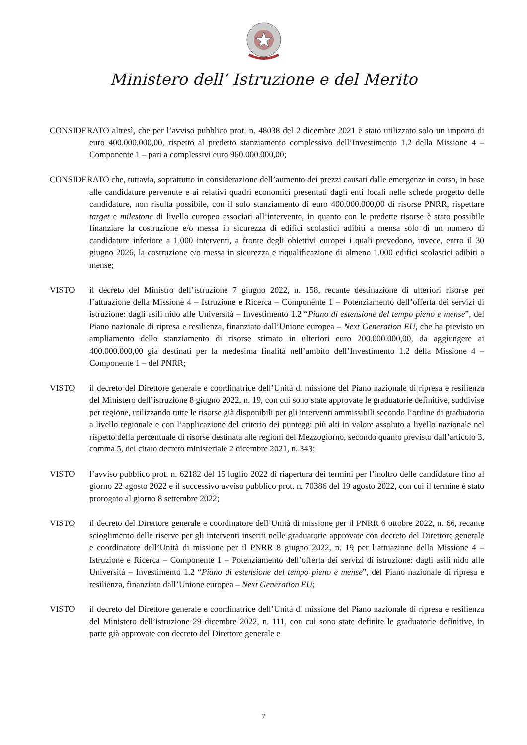Ministero dell’ Istruzione e del Merito
CONSIDERATO altresì, che per l’avviso pubblico prot. n. 48038 del 2 dicembre 2021 è stato utilizzato solo un importo di euro 400.000.000,00, rispetto al predetto stanziamento complessivo dell’Investimento 1.2 della Missione 4 – Componente 1 – pari a complessivi euro 960.000.000,00;
CONSIDERATO che, tuttavia, soprattutto in considerazione dell’aumento dei prezzi causati dalle emergenze in corso, in base alle candidature pervenute e ai relativi quadri economici presentati dagli enti locali nelle schede progetto delle candidature, non risulta possibile, con il solo stanziamento di euro 400.000.000,00 di risorse PNRR, rispettare target e milestone di livello europeo associati all’intervento, in quanto con le predette risorse è stato possibile finanziare la costruzione e/o messa in sicurezza di edifici scolastici adibiti a mensa solo di un numero di candidature inferiore a 1.000 interventi, a fronte degli obiettivi europei i quali prevedono, invece, entro il 30 giugno 2026, la costruzione e/o messa in sicurezza e riqualificazione di almeno 1.000 edifici scolastici adibiti a mense;
VISTO il decreto del Ministro dell’istruzione 7 giugno 2022, n. 158, recante destinazione di ulteriori risorse per l’attuazione della Missione 4 – Istruzione e Ricerca – Componente 1 – Potenziamento dell’offerta dei servizi di istruzione: dagli asili nido alle Università – Investimento 1.2 “Piano di estensione del tempo pieno e mense”, del Piano nazionale di ripresa e resilienza, finanziato dall’Unione europea – Next Generation EU, che ha previsto un ampliamento dello stanziamento di risorse stimato in ulteriori euro 200.000.000,00, da aggiungere ai 400.000.000,00 già destinati per la medesima finalità nell’ambito dell’Investimento 1.2 della Missione 4 – Componente 1 – del PNRR;
VISTO il decreto del Direttore generale e coordinatrice dell’Unità di missione del Piano nazionale di ripresa e resilienza del Ministero dell’istruzione 8 giugno 2022, n. 19, con cui sono state approvate le graduatorie definitive, suddivise per regione, utilizzando tutte le risorse già disponibili per gli interventi ammissibili secondo l’ordine di graduatoria a livello regionale e con l’applicazione del criterio dei punteggi più alti in valore assoluto a livello nazionale nel rispetto della percentuale di risorse destinata alle regioni del Mezzogiorno, secondo quanto previsto dall’articolo 3, comma 5, del citato decreto ministeriale 2 dicembre 2021, n. 343;
VISTO l’avviso pubblico prot. n. 62182 del 15 luglio 2022 di riapertura dei termini per l’inoltro delle candidature fino al giorno 22 agosto 2022 e il successivo avviso pubblico prot. n. 70386 del 19 agosto 2022, con cui il termine è stato prorogato al giorno 8 settembre 2022;
VISTO il decreto del Direttore generale e coordinatore dell’Unità di missione per il PNRR 6 ottobre 2022, n. 66, recante scioglimento delle riserve per gli interventi inseriti nelle graduatorie approvate con decreto del Direttore generale e coordinatore dell’Unità di missione per il PNRR 8 giugno 2022, n. 19 per l’attuazione della Missione 4 – Istruzione e Ricerca – Componente 1 – Potenziamento dell’offerta dei servizi di istruzione: dagli asili nido alle Università – Investimento 1.2 “Piano di estensione del tempo pieno e mense”, del Piano nazionale di ripresa e resilienza, finanziato dall’Unione europea – Next Generation EU;
VISTO il decreto del Direttore generale e coordinatrice dell’Unità di missione del Piano nazionale di ripresa e resilienza del Ministero dell’istruzione 29 dicembre 2022, n. 111, con cui sono state definite le graduatorie definitive, in parte già approvate con decreto del Direttore generale e
7